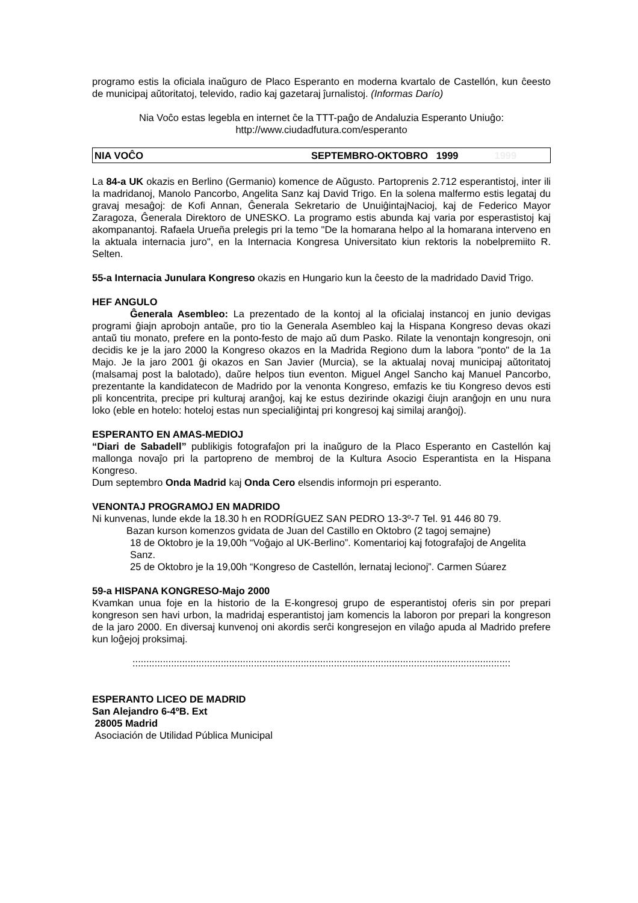programo estis la oficiala inaŭguro de Placo Esperanto en moderna kvartalo de Castellón, kun ĉeesto de municipaj aŭtoritatoj, televido, radio kaj gazetaraj ĵurnalistoj. (Informas Darío)
Nia Voĉo estas legebla en internet ĉe la TTT-paĝo de Andaluzia Esperanto Uniuĝo:
http://www.ciudadfutura.com/esperanto
NIA VOĈO SEPTEMBRO-OKTOBRO 1999 1999
La 84-a UK okazis en Berlino (Germanio) komence de Aŭgusto. Partoprenis 2.712 esperantistoj, inter ili la madridanoj, Manolo Pancorbo, Angelita Sanz kaj David Trigo. En la solena malfermo estis legataj du gravaj mesaĝoj: de Kofi Annan, Ĝenerala Sekretario de UnuiĝintajNacioj, kaj de Federico Mayor Zaragoza, Ĝenerala Direktoro de UNESKO. La programo estis abunda kaj varia por esperastistoj kaj akompanantoj. Rafaela Urueña prelegis pri la temo "De la homarana helpo al la homarana interveno en la aktuala internacia juro", en la Internacia Kongresa Universitato kiun rektoris la nobelpremiito R. Selten.
55-a Internacia Junulara Kongreso okazis en Hungario kun la ĉeesto de la madridado David Trigo.
HEF ANGULO
Ĝenerala Asembleo: La prezentado de la kontoj al la oficialaj instancoj en junio devigas programi ĝiajn aprobojn antaŭe, pro tio la Generala Asembleo kaj la Hispana Kongreso devas okazi antaŭ tiu monato, prefere en la ponto-festo de majo aŭ dum Pasko. Rilate la venontajn kongresojn, oni decidis ke je la jaro 2000 la Kongreso okazos en la Madrida Regiono dum la labora "ponto" de la 1a Majo. Je la jaro 2001 ĝi okazos en San Javier (Murcia), se la aktualaj novaj municipaj aŭtoritatoj (malsamaj post la balotado), daŭre helpos tiun eventon. Miguel Angel Sancho kaj Manuel Pancorbo, prezentante la kandidatecon de Madrido por la venonta Kongreso, emfazis ke tiu Kongreso devos esti pli koncentrita, precipe pri kulturaj aranĝoj, kaj ke estus dezirinde okazigi ĉiujn aranĝojn en unu nura loko (eble en hotelo: hoteloj estas nun specialiĝintaj pri kongresoj kaj similaj aranĝoj).
ESPERANTO EN AMAS-MEDIOJ
“Diari de Sabadell” publikigis fotografaĵon pri la inaŭguro de la Placo Esperanto en Castellón kaj mallonga novaĵo pri la partopreno de membroj de la Kultura Asocio Esperantista en la Hispana Kongreso.
Dum septembro Onda Madrid kaj Onda Cero elsendis informojn pri esperanto.
VENONTAJ PROGRAMOJ EN MADRIDO
Ni kunvenas, lunde ekde la 18.30 h en RODRÍGUEZ SAN PEDRO 13-3º-7 Tel. 91 446 80 79.
Bazan kurson komenzos gvidata de Juan del Castillo en Oktobro (2 tagoj semajne)
18 de Oktobro je la 19,00h “Voĝajo al UK-Berlino”. Komentarioj kaj fotografaĵoj de Angelita Sanz.
25 de Oktobro je la 19,00h “Kongreso de Castellón, lernataj lecionoj”. Carmen Súarez
59-a HISPANA KONGRESO-Majo 2000
Kvamkan unua foje en la historio de la E-kongresoj grupo de esperantistoj oferis sin por prepari kongreson sen havi urbon, la madridaj esperantistoj jam komencis la laboron por prepari la kongreson de la jaro 2000. En diversaj kunvenoj oni akordis serĉi kongresejon en vilaĝo apuda al Madrido prefere kun loĝejoj proksimaj.
:::::::::::::::::::::::::::::::::::::::::::::::::::::::::::::::::::::::::::::::::::::::::::::::::::::::::::::::::::::::::::::::::::::::::
ESPERANTO LICEO DE MADRID
San Alejandro 6-4ºB. Ext
28005 Madrid
Asociación de Utilidad Pública Municipal